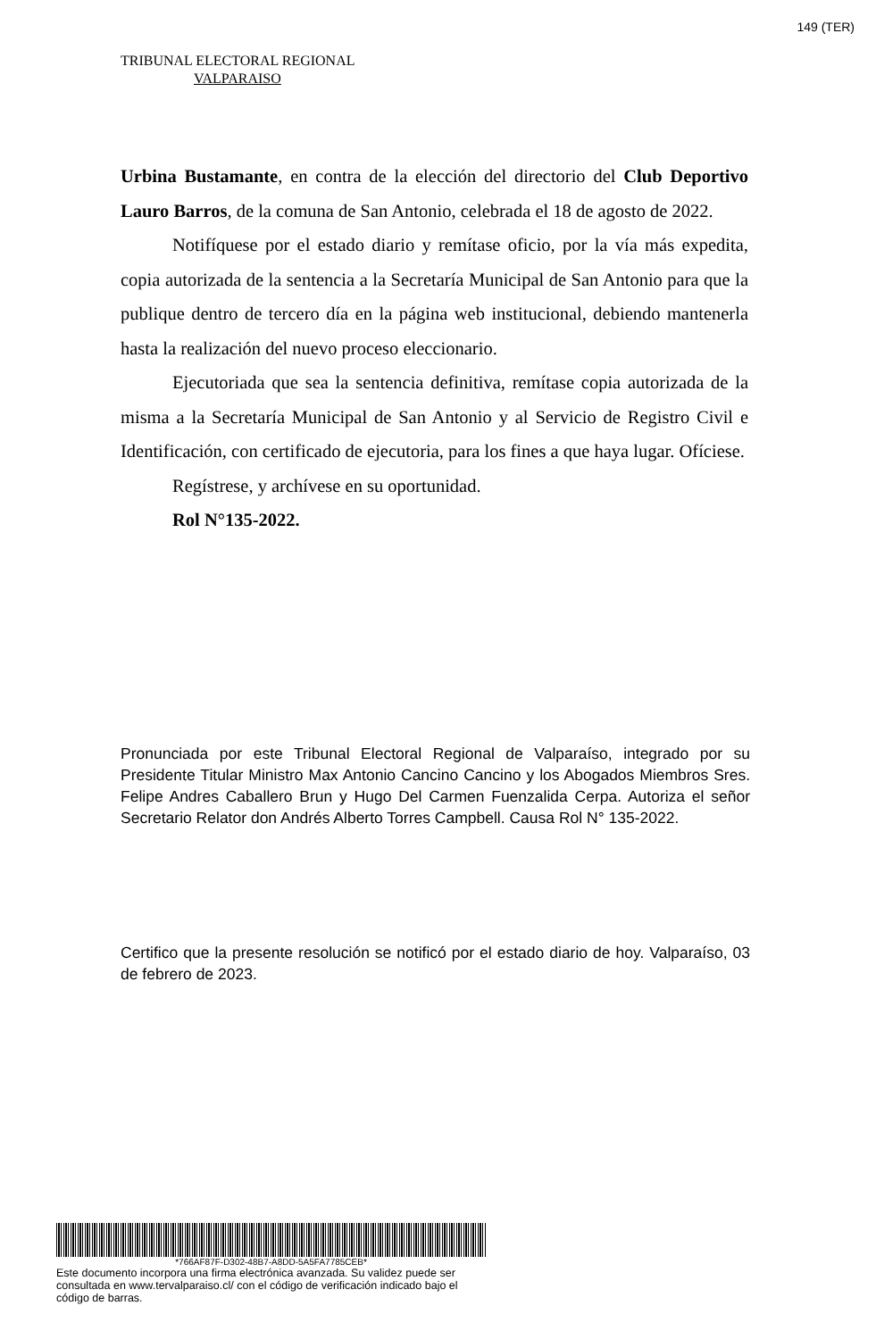149 (TER)
TRIBUNAL ELECTORAL REGIONAL
VALPARAISO
Urbina Bustamante, en contra de la elección del directorio del Club Deportivo Lauro Barros, de la comuna de San Antonio, celebrada el 18 de agosto de 2022.
Notifíquese por el estado diario y remítase oficio, por la vía más expedita, copia autorizada de la sentencia a la Secretaría Municipal de San Antonio para que la publique dentro de tercero día en la página web institucional, debiendo mantenerla hasta la realización del nuevo proceso eleccionario.
Ejecutoriada que sea la sentencia definitiva, remítase copia autorizada de la misma a la Secretaría Municipal de San Antonio y al Servicio de Registro Civil e Identificación, con certificado de ejecutoria, para los fines a que haya lugar. Ofíciese.
Regístrese, y archívese en su oportunidad.
Rol N°135-2022.
Pronunciada por este Tribunal Electoral Regional de Valparaíso, integrado por su Presidente Titular Ministro Max Antonio Cancino Cancino y los Abogados Miembros Sres. Felipe Andres Caballero Brun y Hugo Del Carmen Fuenzalida Cerpa. Autoriza el señor Secretario Relator don Andrés Alberto Torres Campbell. Causa Rol N° 135-2022.
Certifico que la presente resolución se notificó por el estado diario de hoy. Valparaíso, 03 de febrero de 2023.
*766AF87F-D302-48B7-A8DD-5A5FA7785CEB*
Este documento incorpora una firma electrónica avanzada. Su validez puede ser consultada en www.tervalparaiso.cl/ con el código de verificación indicado bajo el código de barras.